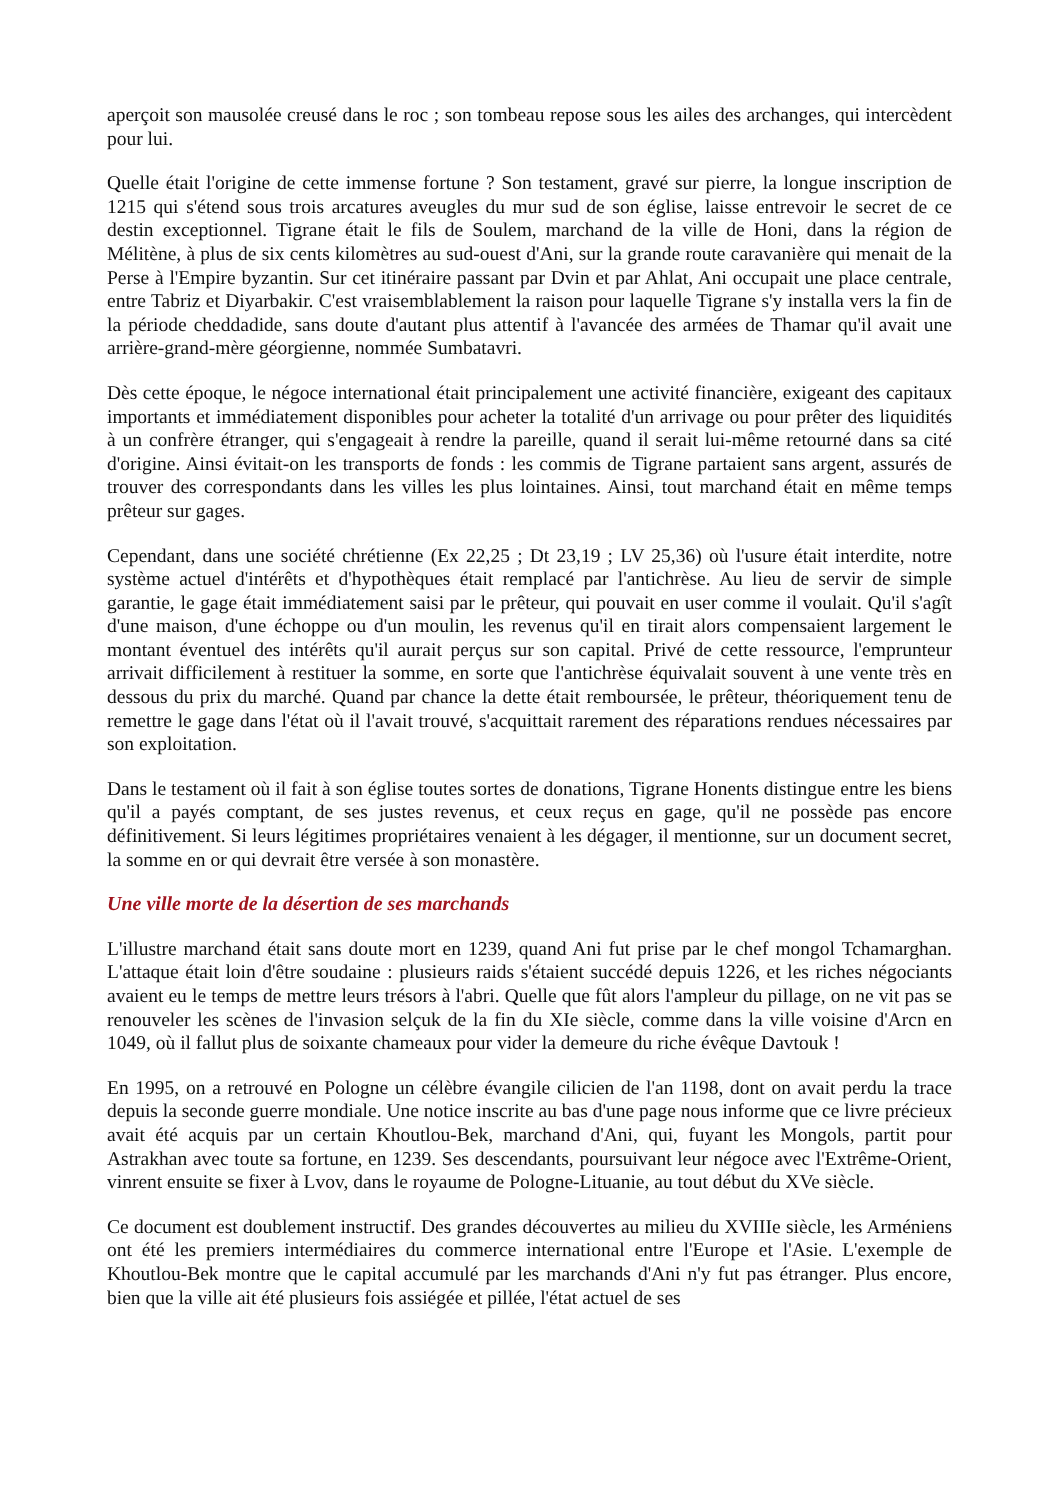aperçoit son mausolée creusé dans le roc ; son tombeau repose sous les ailes des archanges, qui intercèdent pour lui.
Quelle était l'origine de cette immense fortune ? Son testament, gravé sur pierre, la longue inscription de 1215 qui s'étend sous trois arcatures aveugles du mur sud de son église, laisse entrevoir le secret de ce destin exceptionnel. Tigrane était le fils de Soulem, marchand de la ville de Honi, dans la région de Mélitène, à plus de six cents kilomètres au sud-ouest d'Ani, sur la grande route caravanière qui menait de la Perse à l'Empire byzantin. Sur cet itinéraire passant par Dvin et par Ahlat, Ani occupait une place centrale, entre Tabriz et Diyarbakir. C'est vraisemblablement la raison pour laquelle Tigrane s'y installa vers la fin de la période cheddadide, sans doute d'autant plus attentif à l'avancée des armées de Thamar qu'il avait une arrière-grand-mère géorgienne, nommée Sumbatavri.
Dès cette époque, le négoce international était principalement une activité financière, exigeant des capitaux importants et immédiatement disponibles pour acheter la totalité d'un arrivage ou pour prêter des liquidités à un confrère étranger, qui s'engageait à rendre la pareille, quand il serait lui-même retourné dans sa cité d'origine. Ainsi évitait-on les transports de fonds : les commis de Tigrane partaient sans argent, assurés de trouver des correspondants dans les villes les plus lointaines. Ainsi, tout marchand était en même temps prêteur sur gages.
Cependant, dans une société chrétienne (Ex 22,25 ; Dt 23,19 ; LV 25,36) où l'usure était interdite, notre système actuel d'intérêts et d'hypothèques était remplacé par l'antichrèse. Au lieu de servir de simple garantie, le gage était immédiatement saisi par le prêteur, qui pouvait en user comme il voulait. Qu'il s'agît d'une maison, d'une échoppe ou d'un moulin, les revenus qu'il en tirait alors compensaient largement le montant éventuel des intérêts qu'il aurait perçus sur son capital. Privé de cette ressource, l'emprunteur arrivait difficilement à restituer la somme, en sorte que l'antichrèse équivalait souvent à une vente très en dessous du prix du marché. Quand par chance la dette était remboursée, le prêteur, théoriquement tenu de remettre le gage dans l'état où il l'avait trouvé, s'acquittait rarement des réparations rendues nécessaires par son exploitation.
Dans le testament où il fait à son église toutes sortes de donations, Tigrane Honents distingue entre les biens qu'il a payés comptant, de ses justes revenus, et ceux reçus en gage, qu'il ne possède pas encore définitivement. Si leurs légitimes propriétaires venaient à les dégager, il mentionne, sur un document secret, la somme en or qui devrait être versée à son monastère.
Une ville morte de la désertion de ses marchands
L'illustre marchand était sans doute mort en 1239, quand Ani fut prise par le chef mongol Tchamarghan. L'attaque était loin d'être soudaine : plusieurs raids s'étaient succédé depuis 1226, et les riches négociants avaient eu le temps de mettre leurs trésors à l'abri. Quelle que fût alors l'ampleur du pillage, on ne vit pas se renouveler les scènes de l'invasion selçuk de la fin du XIe siècle, comme dans la ville voisine d'Arcn en 1049, où il fallut plus de soixante chameaux pour vider la demeure du riche évêque Davtouk !
En 1995, on a retrouvé en Pologne un célèbre évangile cilicien de l'an 1198, dont on avait perdu la trace depuis la seconde guerre mondiale. Une notice inscrite au bas d'une page nous informe que ce livre précieux avait été acquis par un certain Khoutlou-Bek, marchand d'Ani, qui, fuyant les Mongols, partit pour Astrakhan avec toute sa fortune, en 1239. Ses descendants, poursuivant leur négoce avec l'Extrême-Orient, vinrent ensuite se fixer à Lvov, dans le royaume de Pologne-Lituanie, au tout début du XVe siècle.
Ce document est doublement instructif. Des grandes découvertes au milieu du XVIIIe siècle, les Arméniens ont été les premiers intermédiaires du commerce international entre l'Europe et l'Asie. L'exemple de Khoutlou-Bek montre que le capital accumulé par les marchands d'Ani n'y fut pas étranger. Plus encore, bien que la ville ait été plusieurs fois assiégée et pillée, l'état actuel de ses